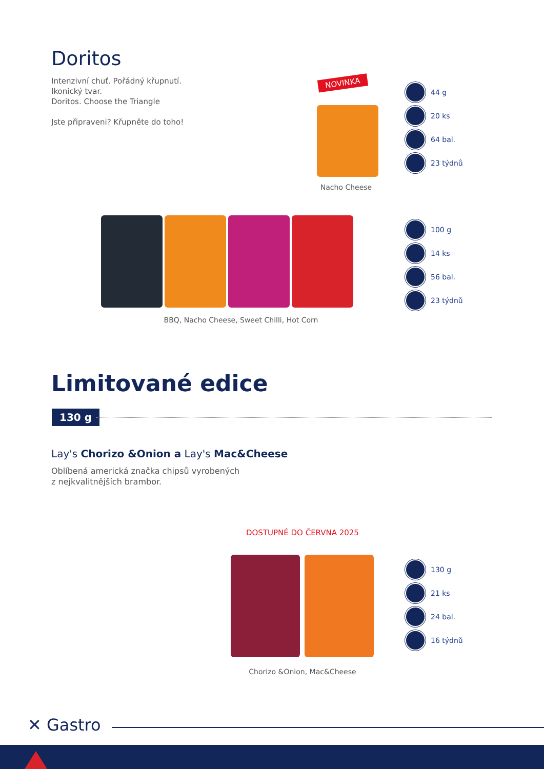Doritos
Intenzivní chuť. Pořádný křupnutí.
Ikonický tvar.
Doritos. Choose the Triangle
Jste připraveni? Křupněte do toho!
NOVINKA
Nacho Cheese
44 g
20 ks
64 bal.
23 týdnů
BBQ, Nacho Cheese, Sweet Chilli, Hot Corn
100 g
14 ks
56 bal.
23 týdnů
Limitované edice
130 g
Lay's Chorizo &Onion a Lay's Mac&Cheese
Oblíbená americká značka chipsů vyrobených
z nejkvalitnějších brambor.
DOSTUPNÉ DO ČERVNA 2025
Chorizo &Onion, Mac&Cheese
130 g
21 ks
24 bal.
16 týdnů
✕ Gastro